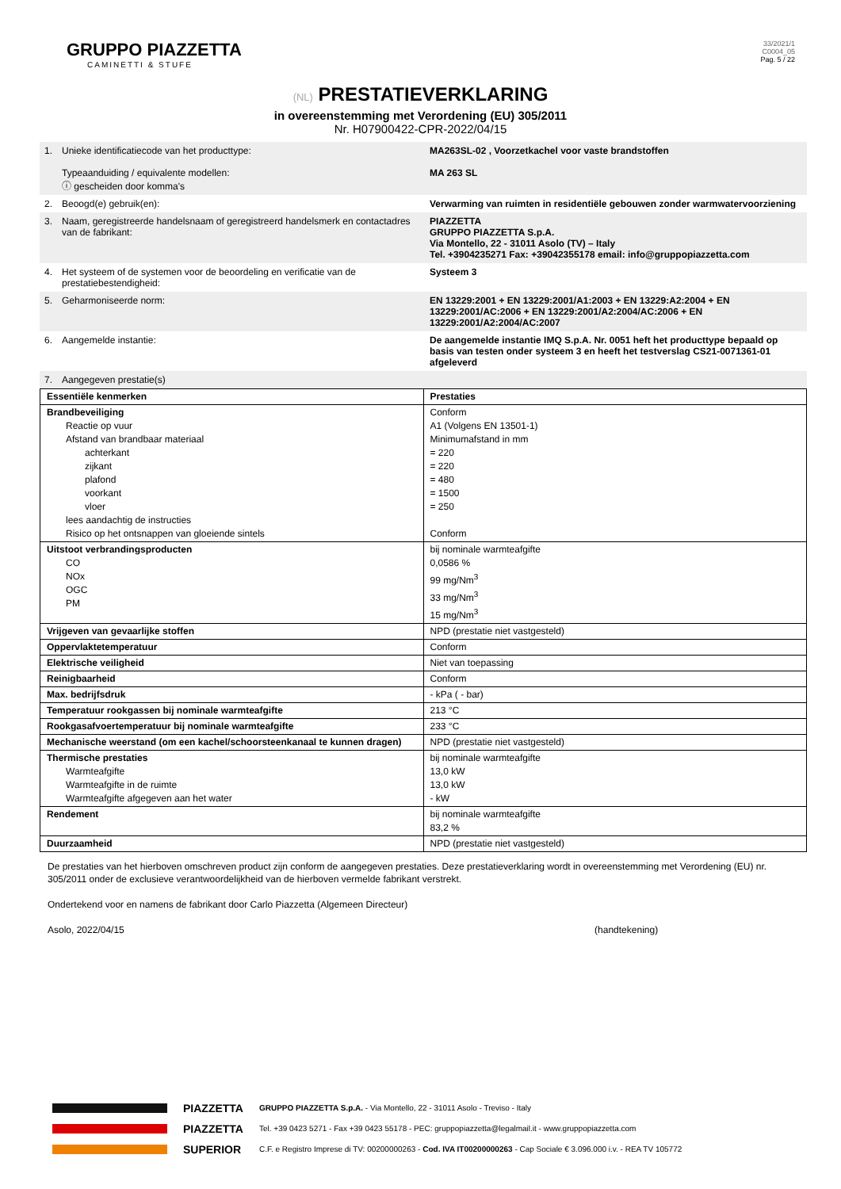GRUPPO PIAZZETTA
CAMINETTI & STUFE
33/2021/1
C0004_05
Pag. 5 / 22
(NL) PRESTATIEVERKLARING
in overeenstemming met Verordening (EU) 305/2011
Nr. H07900422-CPR-2022/04/15
| 1. | Unieke identificatiecode van het producttype: Typeaanduiding / equivalente modellen: ⓘ gescheiden door komma's | MA263SL-02 , Voorzetkachel voor vaste brandstoffen MA 263 SL |
| 2. | Beoogd(e) gebruik(en): | Verwarming van ruimten in residentiële gebouwen zonder warmwatervoorziening |
| 3. | Naam, geregistreerde handelsnaam of geregistreerd handelsmerk en contactadres van de fabrikant: | PIAZZETTA GRUPPO PIAZZETTA S.p.A. Via Montello, 22 - 31011 Asolo (TV) – Italy Tel. +3904235271 Fax: +39042355178 email: info@gruppopiazzetta.com |
| 4. | Het systeem of de systemen voor de beoordeling en verificatie van de prestatiebestendigheid: | Systeem 3 |
| 5. | Geharmoniseerde norm: | EN 13229:2001 + EN 13229:2001/A1:2003 + EN 13229:A2:2004 + EN 13229:2001/AC:2006 + EN 13229:2001/A2:2004/AC:2006 + EN 13229:2001/A2:2004/AC:2007 |
| 6. | Aangemelde instantie: | De aangemelde instantie IMQ S.p.A. Nr. 0051 heft het producttype bepaald op basis van testen onder systeem 3 en heeft het testverslag CS21-0071361-01 afgeleverd |
| 7. | Aangegeven prestatie(s) | |
| Essentiële kenmerken | Prestaties |
| Brandbeveiliging Reactie op vuur Afstand van brandbaar materiaal achterkant zijkant plafond voorkant vloer lees aandachtig de instructies Risico op het ontsnappen van gloeiende sintels | Conform A1 (Volgens EN 13501-1) Minimumafstand in mm = 220 = 220 = 480 = 1500 = 250 Conform |
| Uitstoot verbrandingsproducten CO NOx OGC PM | bij nominale warmteafgifte 0,0586 % 99 mg/Nm<sup>3</sup> 33 mg/Nm<sup>3</sup> 15 mg/Nm<sup>3</sup> |
| Vrijgeven van gevaarlijke stoffen | NPD (prestatie niet vastgesteld) |
| Oppervlaktetemperatuur | Conform |
| Elektrische veiligheid | Niet van toepassing |
| Reinigbaarheid | Conform |
| Max. bedrijfsdruk | - kPa ( - bar) |
| Temperatuur rookgassen bij nominale warmteafgifte | 213 °C |
| Rookgasafvoertemperatuur bij nominale warmteafgifte | 233 °C |
| Mechanische weerstand (om een kachel/schoorsteenkanaal te kunnen dragen) | NPD (prestatie niet vastgesteld) |
| Thermische prestaties Warmteafgifte Warmteafgifte in de ruimte Warmteafgifte afgegeven aan het water | bij nominale warmteafgifte 13,0 kW 13,0 kW - kW |
| Rendement | bij nominale warmteafgifte 83,2 % |
| Duurzaamheid | NPD (prestatie niet vastgesteld) |
De prestaties van het hierboven omschreven product zijn conform de aangegeven prestaties. Deze prestatieverklaring wordt in overeenstemming met Verordening (EU) nr. 305/2011 onder de exclusieve verantwoordelijkheid van de hierboven vermelde fabrikant verstrekt.
Ondertekend voor en namens de fabrikant door Carlo Piazzetta (Algemeen Directeur)
Asolo, 2022/04/15 (handtekening)
PIAZZETTA
PIAZZETTA
SUPERIOR
GRUPPO PIAZZETTA S.p.A. - Via Montello, 22 - 31011 Asolo - Treviso - Italy
Tel. +39 0423 5271 - Fax +39 0423 55178 - PEC: gruppopiazzetta@legalmail.it - www.gruppopiazzetta.com
C.F. e Registro Imprese di TV: 00200000263 - Cod. IVA IT00200000263 - Cap Sociale € 3.096.000 i.v. - REA TV 105772